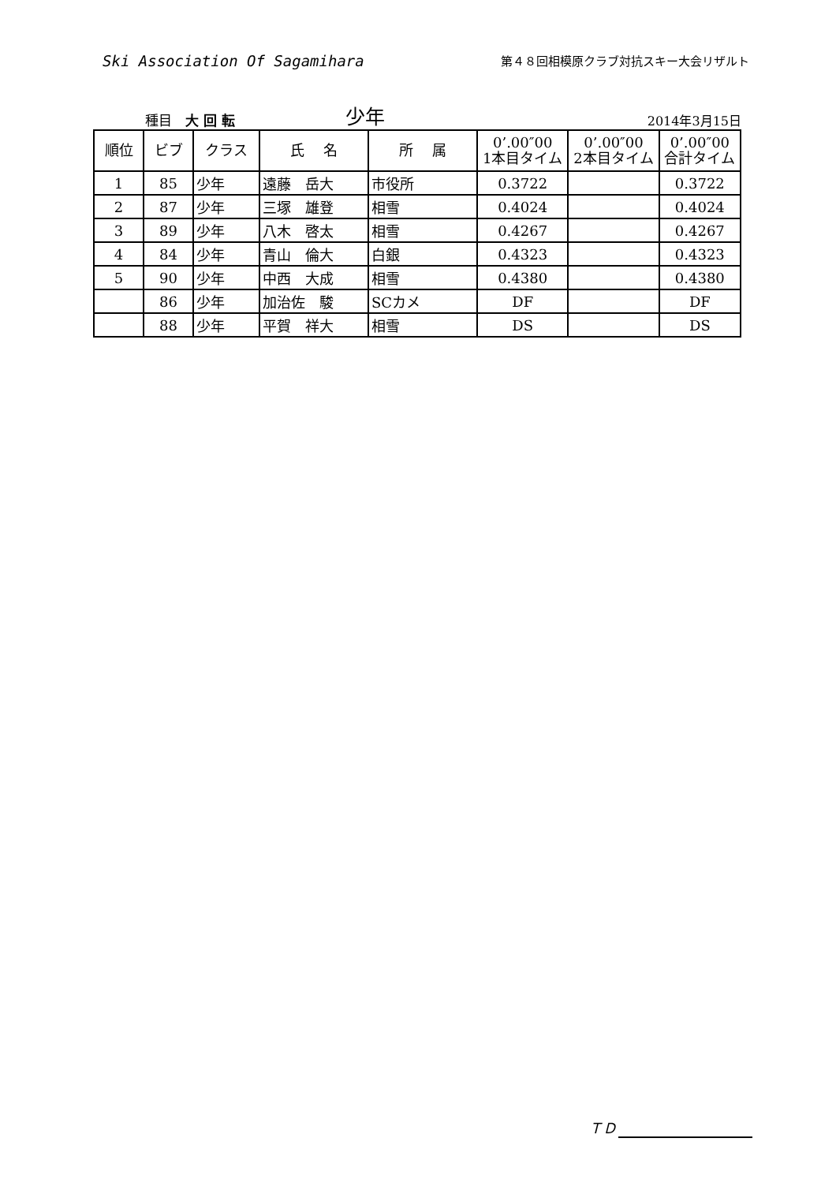Ski Association Of Sagamihara
第４８回相模原クラブ対抗スキー大会リザルト
種目　大 回 転
少年
2014年3月15日
| 順位 | ビブ | クラス | 氏 名 | 所 属 | 0’.00″00 1本目タイム | 0’.00″00 2本目タイム | 0’.00″00 合計タイム |
| --- | --- | --- | --- | --- | --- | --- | --- |
| 1 | 85 | 少年 | 遠藤 岳大 | 市役所 | 0.3722 | | 0.3722 |
| 2 | 87 | 少年 | 三塚 雄登 | 相雪 | 0.4024 | | 0.4024 |
| 3 | 89 | 少年 | 八木 啓太 | 相雪 | 0.4267 | | 0.4267 |
| 4 | 84 | 少年 | 青山 倫大 | 白銀 | 0.4323 | | 0.4323 |
| 5 | 90 | 少年 | 中西 大成 | 相雪 | 0.4380 | | 0.4380 |
| | 86 | 少年 | 加治佐 駿 | SCカメ | DF | | DF |
| | 88 | 少年 | 平賀 祥大 | 相雪 | DS | | DS |
ＴＤ